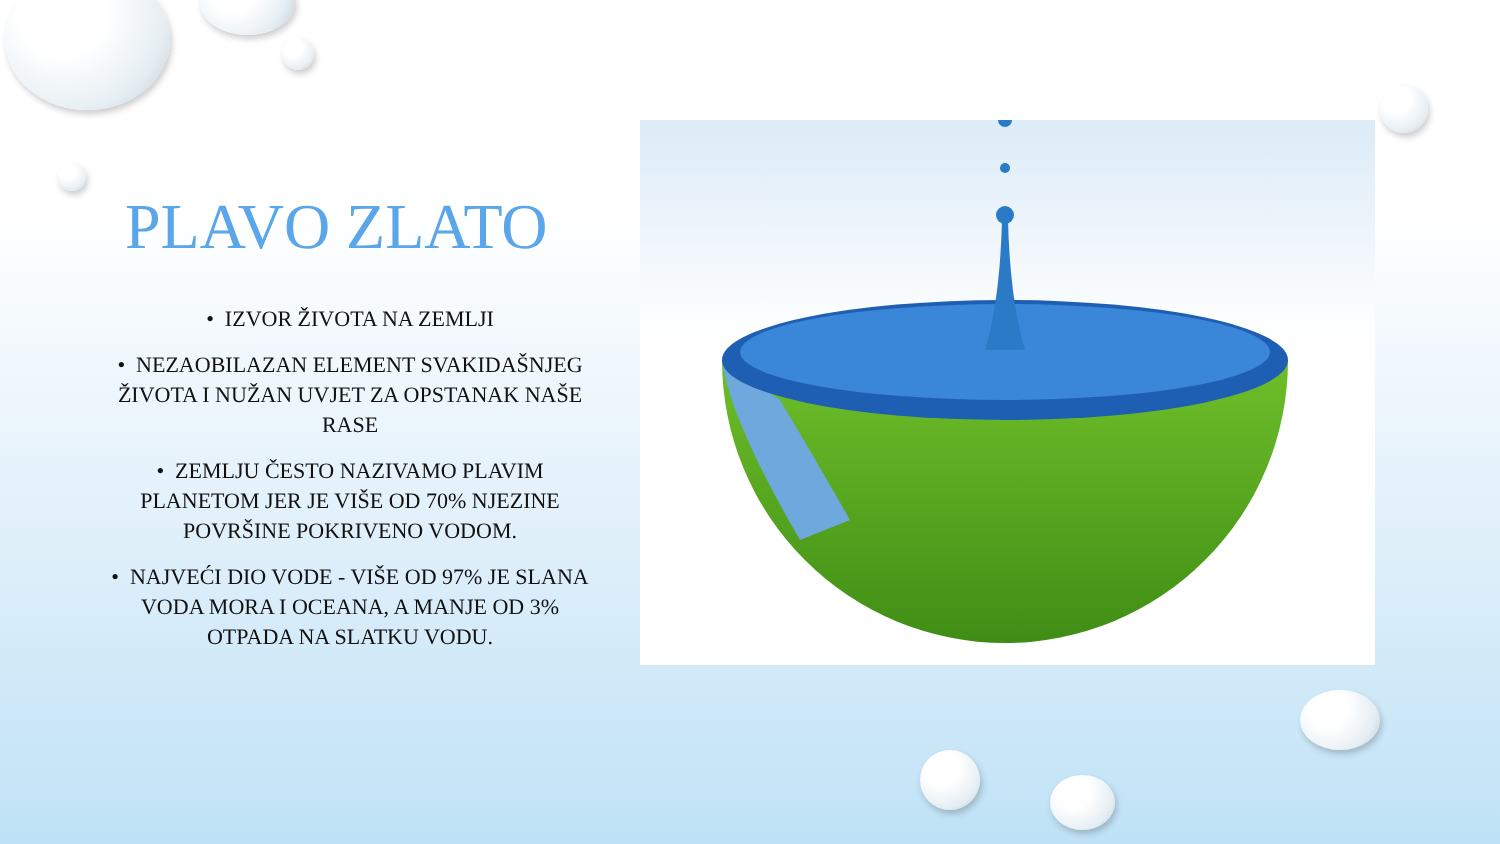PLAVO ZLATO
• IZVOR ŽIVOTA NA ZEMLJI
• NEZAOBILAZAN ELEMENT SVAKIDAŠNJEG ŽIVOTA I NUŽAN UVJET ZA OPSTANAK NAŠE RASE
• ZEMLJU ČESTO NAZIVAMO PLAVIM PLANETOM JER JE VIŠE OD 70% NJEZINE POVRŠINE POKRIVENO VODOM.
• NAJVEĆI DIO VODE - VIŠE OD 97% JE SLANA VODA MORA I OCEANA, A MANJE OD 3% OTPADA NA SLATKU VODU.